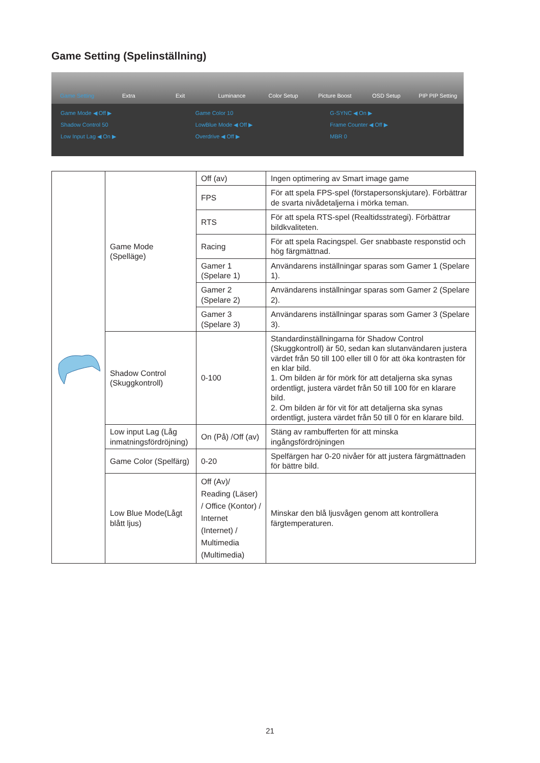Game Setting (Spelinställning)
Game Setting Extra Exit Luminance Color Setup Picture Boost OSD Setup PIP PIP Setting
Game Mode ◀ Off ▶
Game Color 10
G-SYNC ◀ On ▶
Shadow Control 50
LowBlue Mode ◀ Off ▶
Frame Counter ◀ Off ▶
Low Input Lag ◀ On ▶
Overdrive ◀ Off ▶
MBR 0
| | Game Mode (Spelläge) | Off (av) | Ingen optimering av Smart image game |
| | | FPS | För att spela FPS-spel (förstapersonskjutare). Förbättrar de svarta nivådetaljerna i mörka teman. |
| | | RTS | För att spela RTS-spel (Realtidsstrategi). Förbättrar bildkvaliteten. |
| | | Racing | För att spela Racingspel. Ger snabbaste responstid och hög färgmättnad. |
| | | Gamer 1 (Spelare 1) | Användarens inställningar sparas som Gamer 1 (Spelare 1). |
| | | Gamer 2 (Spelare 2) | Användarens inställningar sparas som Gamer 2 (Spelare 2). |
| | | Gamer 3 (Spelare 3) | Användarens inställningar sparas som Gamer 3 (Spelare 3). |
| | Shadow Control (Skuggkontroll) | 0-100 | Standardinställningarna för Shadow Control (Skuggkontroll) är 50, sedan kan slutanvändaren justera värdet från 50 till 100 eller till 0 för att öka kontrasten för en klar bild. 1. Om bilden är för mörk för att detaljerna ska synas ordentligt, justera värdet från 50 till 100 för en klarare bild. 2. Om bilden är för vit för att detaljerna ska synas ordentligt, justera värdet från 50 till 0 för en klarare bild. |
| | Low input Lag (Låg inmatningsfördröjning) | On (På) /Off (av) | Stäng av rambufferten för att minska ingångsfördröjningen |
| | Game Color (Spelfärg) | 0-20 | Spelfärgen har 0-20 nivåer för att justera färgmättnaden för bättre bild. |
| | Low Blue Mode(Lågt blått ljus) | Off (Av)/ Reading (Läser) / Office (Kontor) / Internet (Internet) / Multimedia (Multimedia) | Minskar den blå ljusvågen genom att kontrollera färgtemperaturen. |
21